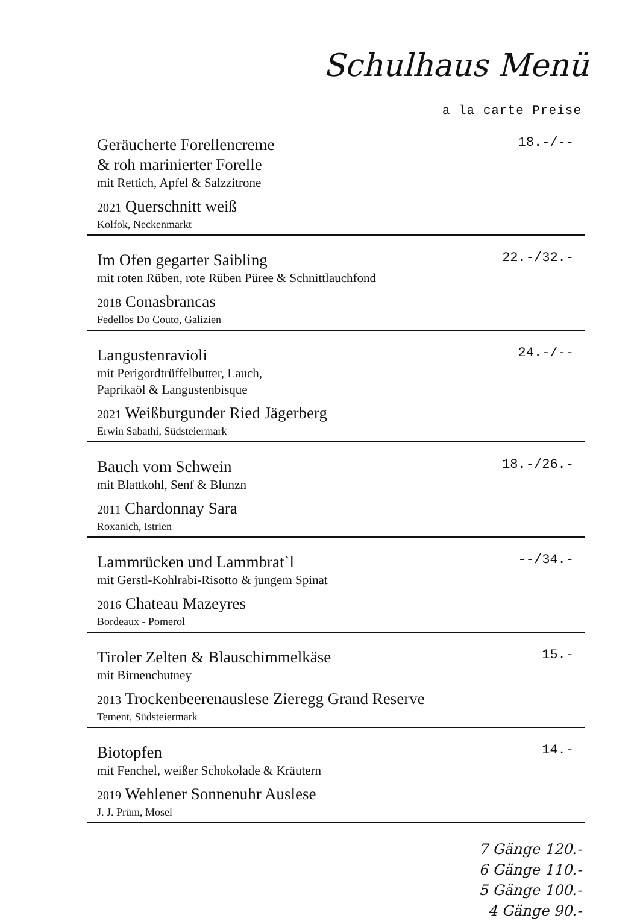Schulhaus Menü
a la carte Preise
Geräucherte Forellencreme
& roh marinierter Forelle
mit Rettich, Apfel & Salzzitrone
2021 Querschnitt weiß
Kolfok, Neckenmarkt
18.-/--
Im Ofen gegarter Saibling
mit roten Rüben, rote Rüben Püree & Schnittlauchfond
2018 Conasbrancas
Fedellos Do Couto, Galizien
22.-/32.-
Langustenravioli
mit Perigordtrüffelbutter, Lauch,
Paprikaöl & Langustenbisque
2021 Weißburgunder Ried Jägerberg
Erwin Sabathi, Südsteiermark
24.-/--
Bauch vom Schwein
mit Blattkohl, Senf & Blunzn
2011 Chardonnay Sara
Roxanich, Istrien
18.-/26.-
Lammrücken und Lammbrat`l
mit Gerstl-Kohlrabi-Risotto & jungem Spinat
2016 Chateau Mazeyres
Bordeaux - Pomerol
--/34.-
Tiroler Zelten & Blauschimmelkäse
mit Birnenchutney
2013 Trockenbeerenauslese Zieregg Grand Reserve
Tement, Südsteiermark
15.-
Biotopfen
mit Fenchel, weißer Schokolade & Kräutern
2019 Wehlener Sonnenuhr Auslese
J. J. Prüm, Mosel
14.-
7 Gänge 120.-
6 Gänge 110.-
5 Gänge 100.-
4 Gänge 90.-